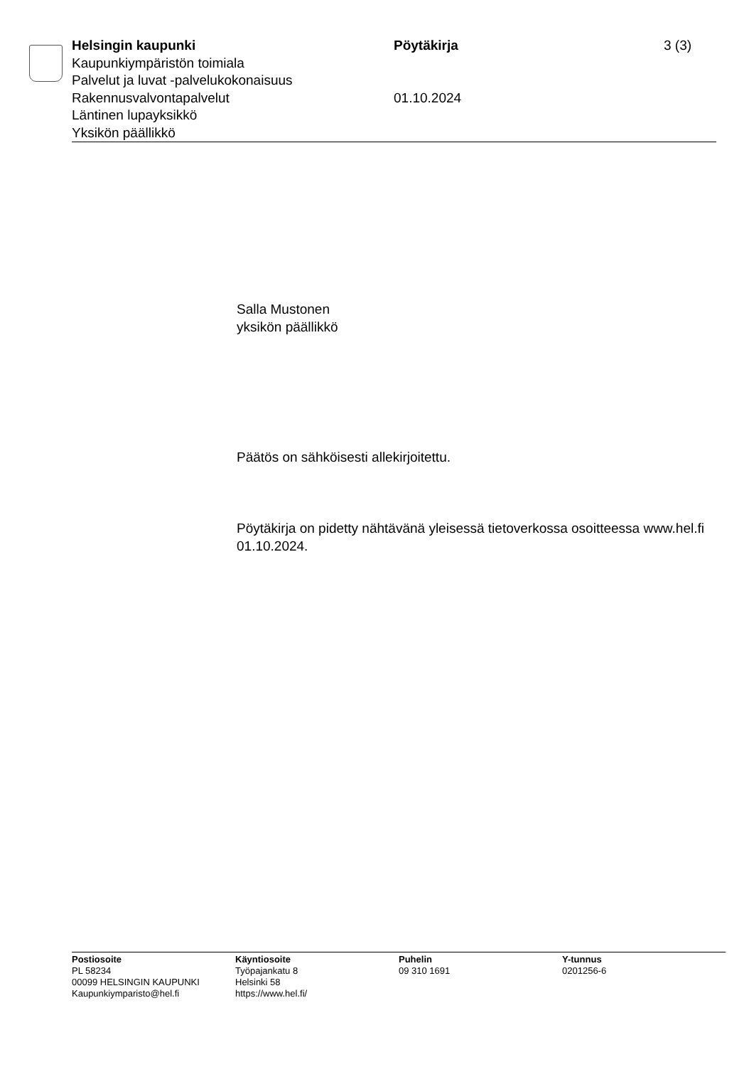Helsingin kaupunki
Kaupunkiympäristön toimiala
Palvelut ja luvat -palvelukokonaisuus
Rakennusvalvontapalvelut
Läntinen lupayksikkö
Yksikön päällikkö
Pöytäkirja
01.10.2024
3 (3)
Salla Mustonen
yksikön päällikkö
Päätös on sähköisesti allekirjoitettu.
Pöytäkirja on pidetty nähtävänä yleisessä tietoverkossa osoitteessa www.hel.fi 01.10.2024.
Postiosoite
PL 58234
00099 HELSINGIN KAUPUNKI
Kaupunkiymparisto@hel.fi
Käyntiosoite
Työpajankatu 8
Helsinki 58
https://www.hel.fi/
Puhelin
09 310 1691
Y-tunnus
0201256-6